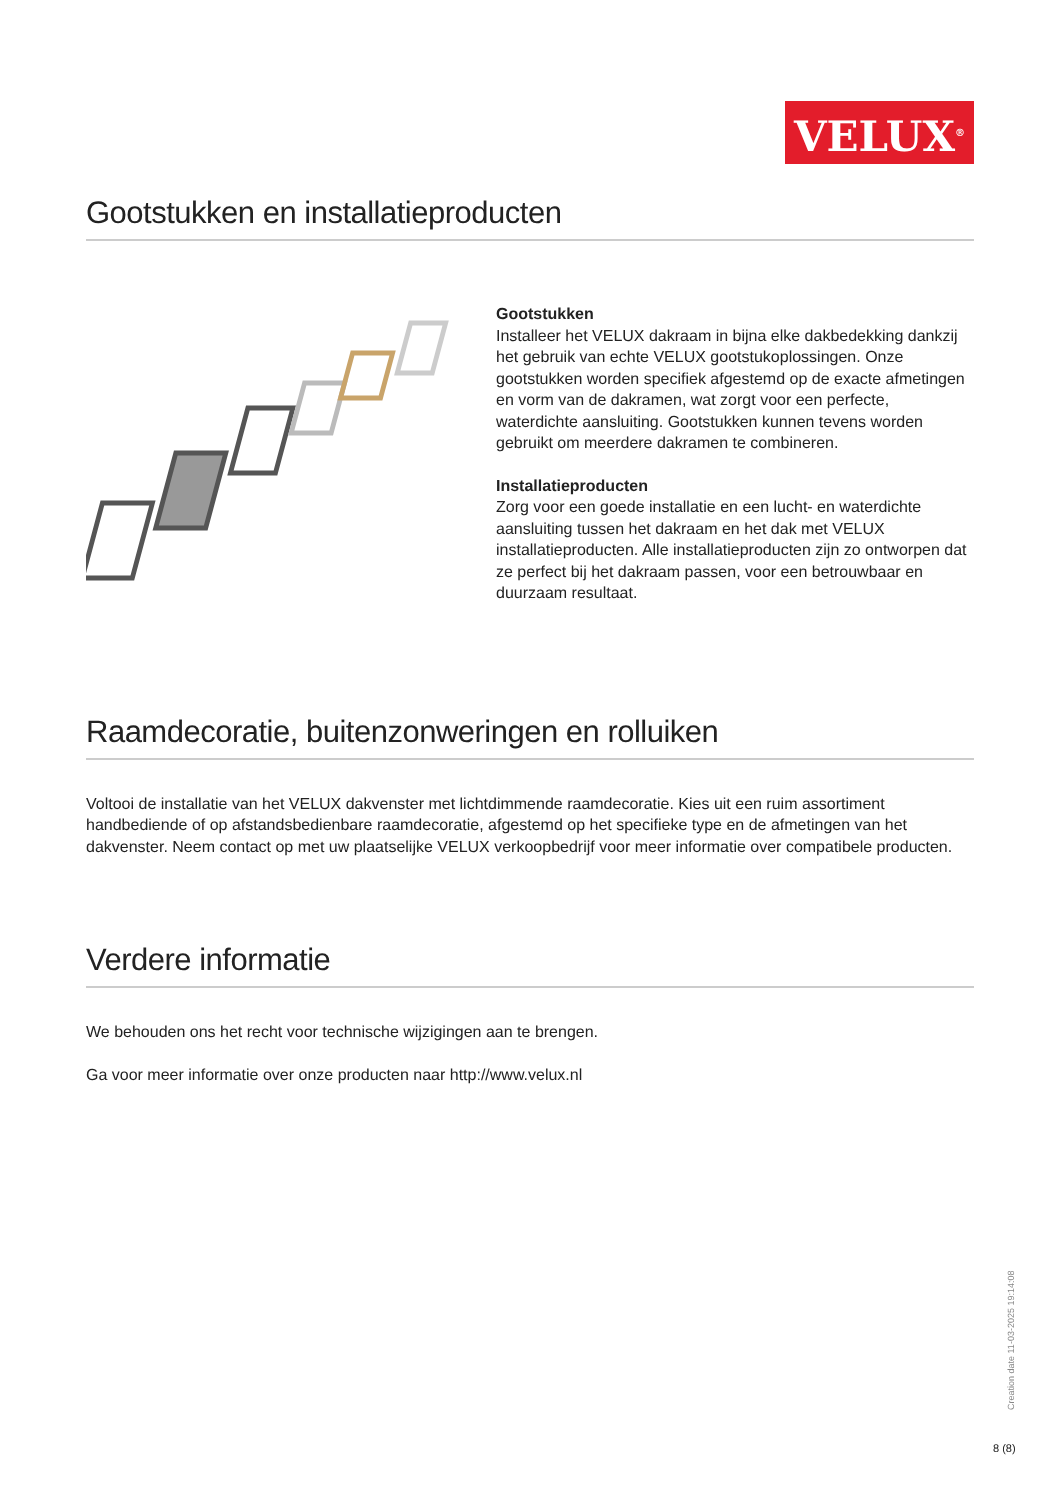VELUX<sup>®</sup>
Gootstukken en installatieproducten
Gootstukken
Installeer het VELUX dakraam in bijna elke dakbedekking dankzij het gebruik van echte VELUX gootstukoplossingen. Onze gootstukken worden specifiek afgestemd op de exacte afmetingen en vorm van de dakramen, wat zorgt voor een perfecte, waterdichte aansluiting. Gootstukken kunnen tevens worden gebruikt om meerdere dakramen te combineren.
Installatieproducten
Zorg voor een goede installatie en een lucht- en waterdichte aansluiting tussen het dakraam en het dak met VELUX installatieproducten. Alle installatieproducten zijn zo ontworpen dat ze perfect bij het dakraam passen, voor een betrouwbaar en duurzaam resultaat.
Raamdecoratie, buitenzonweringen en rolluiken
Voltooi de installatie van het VELUX dakvenster met lichtdimmende raamdecoratie. Kies uit een ruim assortiment handbediende of op afstandsbedienbare raamdecoratie, afgestemd op het specifieke type en de afmetingen van het dakvenster. Neem contact op met uw plaatselijke VELUX verkoopbedrijf voor meer informatie over compatibele producten.
Verdere informatie
We behouden ons het recht voor technische wijzigingen aan te brengen.
Ga voor meer informatie over onze producten naar http://www.velux.nl
Creation date 11-03-2025 19:14:08
8 (8)